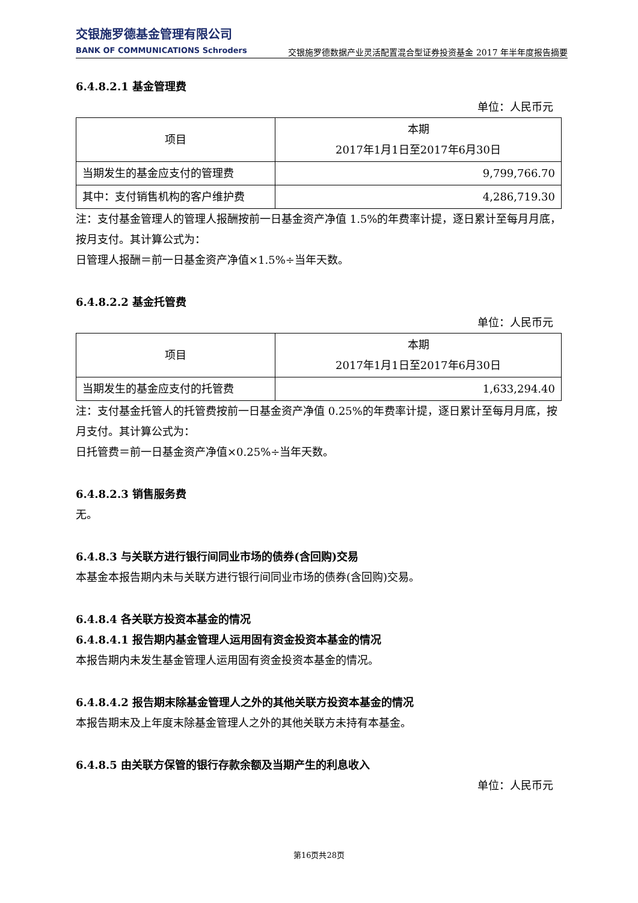交银施罗德基金管理有限公司
BANK OF COMMUNICATIONS Schroders
交银施罗德数据产业灵活配置混合型证券投资基金 2017 年半年度报告摘要
6.4.8.2.1 基金管理费
单位：人民币元
| 项目 | 本期 2017年1月1日至2017年6月30日 |
| --- | --- |
| 当期发生的基金应支付的管理费 | 9,799,766.70 |
| 其中：支付销售机构的客户维护费 | 4,286,719.30 |
注：支付基金管理人的管理人报酬按前一日基金资产净值 1.5%的年费率计提，逐日累计至每月月底，按月支付。其计算公式为：
日管理人报酬＝前一日基金资产净值×1.5%÷当年天数。
6.4.8.2.2 基金托管费
单位：人民币元
| 项目 | 本期 2017年1月1日至2017年6月30日 |
| --- | --- |
| 当期发生的基金应支付的托管费 | 1,633,294.40 |
注：支付基金托管人的托管费按前一日基金资产净值 0.25%的年费率计提，逐日累计至每月月底，按月支付。其计算公式为：
日托管费＝前一日基金资产净值×0.25%÷当年天数。
6.4.8.2.3 销售服务费
无。
6.4.8.3 与关联方进行银行间同业市场的债券(含回购)交易
本基金本报告期内未与关联方进行银行间同业市场的债券(含回购)交易。
6.4.8.4 各关联方投资本基金的情况
6.4.8.4.1 报告期内基金管理人运用固有资金投资本基金的情况
本报告期内未发生基金管理人运用固有资金投资本基金的情况。
6.4.8.4.2 报告期末除基金管理人之外的其他关联方投资本基金的情况
本报告期末及上年度末除基金管理人之外的其他关联方未持有本基金。
6.4.8.5 由关联方保管的银行存款余额及当期产生的利息收入
单位：人民币元
第16页共28页